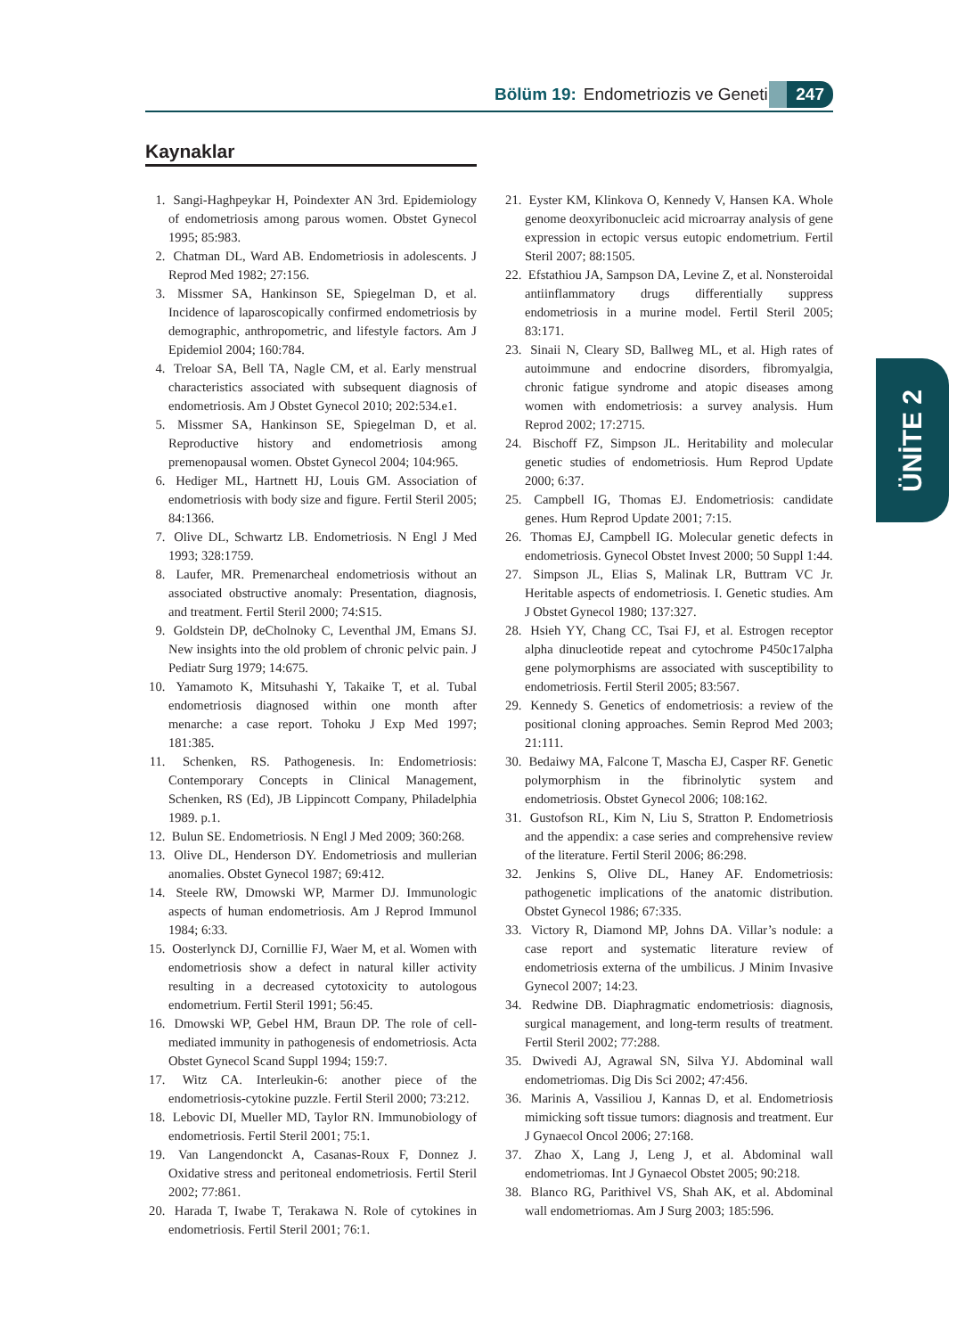Bölüm 19: Endometriozis ve Genetik 247
Kaynaklar
ÜNİTE 2
1. Sangi-Haghpeykar H, Poindexter AN 3rd. Epidemiology of endometriosis among parous women. Obstet Gynecol 1995; 85:983.
2. Chatman DL, Ward AB. Endometriosis in adolescents. J Reprod Med 1982; 27:156.
3. Missmer SA, Hankinson SE, Spiegelman D, et al. Incidence of laparoscopically confirmed endometriosis by demographic, anthropometric, and lifestyle factors. Am J Epidemiol 2004; 160:784.
4. Treloar SA, Bell TA, Nagle CM, et al. Early menstrual characteristics associated with subsequent diagnosis of endometriosis. Am J Obstet Gynecol 2010; 202:534.e1.
5. Missmer SA, Hankinson SE, Spiegelman D, et al. Reproductive history and endometriosis among premenopausal women. Obstet Gynecol 2004; 104:965.
6. Hediger ML, Hartnett HJ, Louis GM. Association of endometriosis with body size and figure. Fertil Steril 2005; 84:1366.
7. Olive DL, Schwartz LB. Endometriosis. N Engl J Med 1993; 328:1759.
8. Laufer, MR. Premenarcheal endometriosis without an associated obstructive anomaly: Presentation, diagnosis, and treatment. Fertil Steril 2000; 74:S15.
9. Goldstein DP, deCholnoky C, Leventhal JM, Emans SJ. New insights into the old problem of chronic pelvic pain. J Pediatr Surg 1979; 14:675.
10.
Yamamoto K, Mitsuhashi Y, Takaike T, et al. Tubal endometriosis diagnosed within one month after menarche: a case report. Tohoku J Exp Med 1997; 181:385.
11.
Schenken, RS. Pathogenesis. In: Endometriosis: Contemporary Concepts in Clinical Management, Schenken, RS (Ed), JB Lippincott Company, Philadelphia 1989. p.1.
12.
Bulun SE. Endometriosis. N Engl J Med 2009; 360:268.
13.
Olive DL, Henderson DY. Endometriosis and mullerian anomalies. Obstet Gynecol 1987; 69:412.
14.
Steele RW, Dmowski WP, Marmer DJ. Immunologic aspects of human endometriosis. Am J Reprod Immunol 1984; 6:33.
15.
Oosterlynck DJ, Cornillie FJ, Waer M, et al. Women with endometriosis show a defect in natural killer activity resulting in a decreased cytotoxicity to autologous endometrium. Fertil Steril 1991; 56:45.
16.
Dmowski WP, Gebel HM, Braun DP. The role of cell-mediated immunity in pathogenesis of endometriosis. Acta Obstet Gynecol Scand Suppl 1994; 159:7.
17.
Witz CA. Interleukin-6: another piece of the endometriosis-cytokine puzzle. Fertil Steril 2000; 73:212.
18.
Lebovic DI, Mueller MD, Taylor RN. Immunobiology of endometriosis. Fertil Steril 2001; 75:1.
19.
Van Langendonckt A, Casanas-Roux F, Donnez J. Oxidative stress and peritoneal endometriosis. Fertil Steril 2002; 77:861.
20.
Harada T, Iwabe T, Terakawa N. Role of cytokines in endometriosis. Fertil Steril 2001; 76:1.
21.
Eyster KM, Klinkova O, Kennedy V, Hansen KA. Whole genome deoxyribonucleic acid microarray analysis of gene expression in ectopic versus eutopic endometrium. Fertil Steril 2007; 88:1505.
22.
Efstathiou JA, Sampson DA, Levine Z, et al. Nonsteroidal antiinflammatory drugs differentially suppress endometriosis in a murine model. Fertil Steril 2005; 83:171.
23.
Sinaii N, Cleary SD, Ballweg ML, et al. High rates of autoimmune and endocrine disorders, fibromyalgia, chronic fatigue syndrome and atopic diseases among women with endometriosis: a survey analysis. Hum Reprod 2002; 17:2715.
24.
Bischoff FZ, Simpson JL. Heritability and molecular genetic studies of endometriosis. Hum Reprod Update 2000; 6:37.
25.
Campbell IG, Thomas EJ. Endometriosis: candidate genes. Hum Reprod Update 2001; 7:15.
26.
Thomas EJ, Campbell IG. Molecular genetic defects in endometriosis. Gynecol Obstet Invest 2000; 50 Suppl 1:44.
27.
Simpson JL, Elias S, Malinak LR, Buttram VC Jr. Heritable aspects of endometriosis. I. Genetic studies. Am J Obstet Gynecol 1980; 137:327.
28.
Hsieh YY, Chang CC, Tsai FJ, et al. Estrogen receptor alpha dinucleotide repeat and cytochrome P450c17alpha gene polymorphisms are associated with susceptibility to endometriosis. Fertil Steril 2005; 83:567.
29.
Kennedy S. Genetics of endometriosis: a review of the positional cloning approaches. Semin Reprod Med 2003; 21:111.
30.
Bedaiwy MA, Falcone T, Mascha EJ, Casper RF. Genetic polymorphism in the fibrinolytic system and endometriosis. Obstet Gynecol 2006; 108:162.
31.
Gustofson RL, Kim N, Liu S, Stratton P. Endometriosis and the appendix: a case series and comprehensive review of the literature. Fertil Steril 2006; 86:298.
32.
Jenkins S, Olive DL, Haney AF. Endometriosis: pathogenetic implications of the anatomic distribution. Obstet Gynecol 1986; 67:335.
33.
Victory R, Diamond MP, Johns DA. Villar’s nodule: a case report and systematic literature review of endometriosis externa of the umbilicus. J Minim Invasive Gynecol 2007; 14:23.
34.
Redwine DB. Diaphragmatic endometriosis: diagnosis, surgical management, and long-term results of treatment. Fertil Steril 2002; 77:288.
35.
Dwivedi AJ, Agrawal SN, Silva YJ. Abdominal wall endometriomas. Dig Dis Sci 2002; 47:456.
36.
Marinis A, Vassiliou J, Kannas D, et al. Endometriosis mimicking soft tissue tumors: diagnosis and treatment. Eur J Gynaecol Oncol 2006; 27:168.
37.
Zhao X, Lang J, Leng J, et al. Abdominal wall endometriomas. Int J Gynaecol Obstet 2005; 90:218.
38.
Blanco RG, Parithivel VS, Shah AK, et al. Abdominal wall endometriomas. Am J Surg 2003; 185:596.